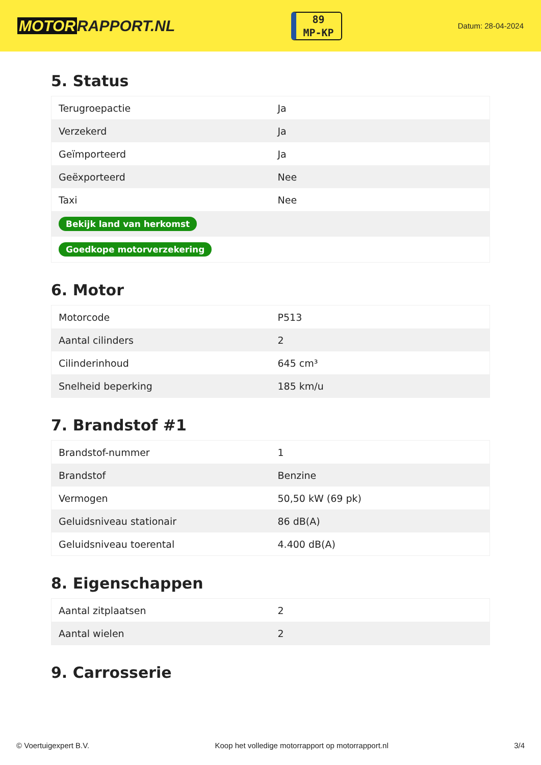MOTOR RAPPORT.NL
89
MP-KP
Datum: 28-04-2024
5. Status
| Terugroepactie | Ja |
| Verzekerd | Ja |
| Geïmporteerd | Ja |
| Geëxporteerd | Nee |
| Taxi | Nee |
| Bekijk land van herkomst | |
| Goedkope motorverzekering | |
6. Motor
| Motorcode | P513 |
| Aantal cilinders | 2 |
| Cilinderinhoud | 645 cm³ |
| Snelheid beperking | 185 km/u |
7. Brandstof #1
| Brandstof-nummer | 1 |
| Brandstof | Benzine |
| Vermogen | 50,50 kW (69 pk) |
| Geluidsniveau stationair | 86 dB(A) |
| Geluidsniveau toerental | 4.400 dB(A) |
8. Eigenschappen
| Aantal zitplaatsen | 2 |
| Aantal wielen | 2 |
9. Carrosserie
© Voertuigexpert B.V. Koop het volledige motorrapport op motorrapport.nl 3/4